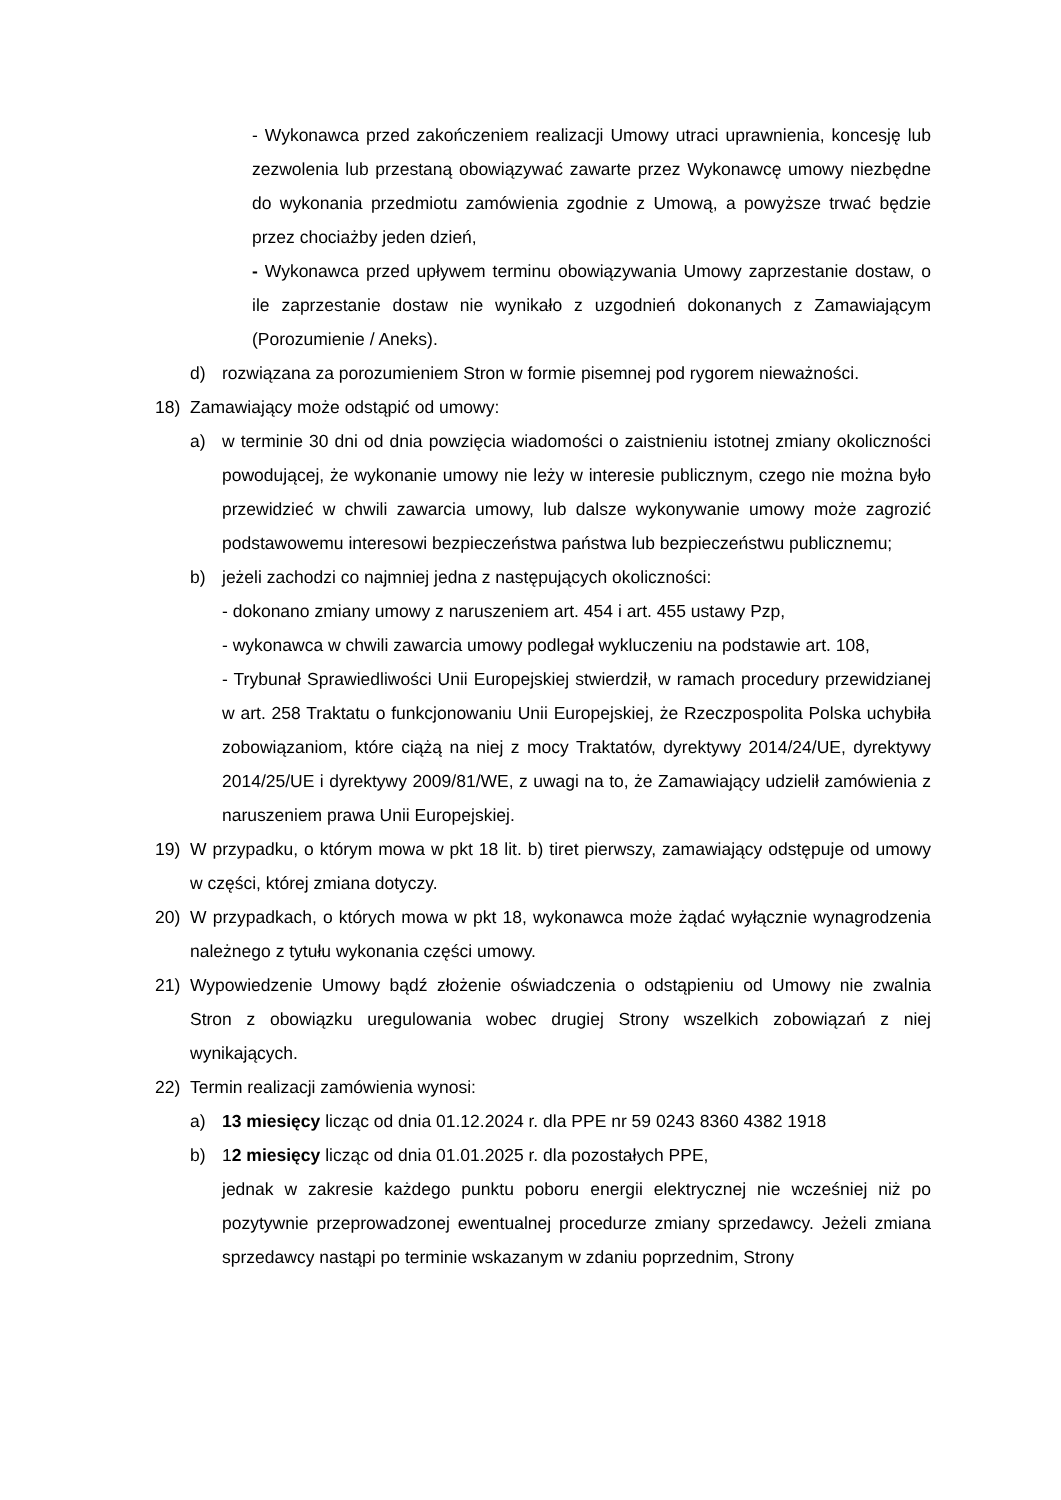- Wykonawca przed zakończeniem realizacji Umowy utraci uprawnienia, koncesję lub zezwolenia lub przestaną obowiązywać zawarte przez Wykonawcę umowy niezbędne do wykonania przedmiotu zamówienia zgodnie z Umową, a powyższe trwać będzie przez chociażby jeden dzień,
- Wykonawca przed upływem terminu obowiązywania Umowy zaprzestanie dostaw, o ile zaprzestanie dostaw nie wynikało z uzgodnień dokonanych z Zamawiającym (Porozumienie / Aneks).
d) rozwiązana za porozumieniem Stron w formie pisemnej pod rygorem nieważności.
18) Zamawiający może odstąpić od umowy:
a) w terminie 30 dni od dnia powzięcia wiadomości o zaistnieniu istotnej zmiany okoliczności powodującej, że wykonanie umowy nie leży w interesie publicznym, czego nie można było przewidzieć w chwili zawarcia umowy, lub dalsze wykonywanie umowy może zagrozić podstawowemu interesowi bezpieczeństwa państwa lub bezpieczeństwu publicznemu;
b) jeżeli zachodzi co najmniej jedna z następujących okoliczności:
- dokonano zmiany umowy z naruszeniem art. 454 i art. 455 ustawy Pzp,
- wykonawca w chwili zawarcia umowy podlegał wykluczeniu na podstawie art. 108,
- Trybunał Sprawiedliwości Unii Europejskiej stwierdził, w ramach procedury przewidzianej w art. 258 Traktatu o funkcjonowaniu Unii Europejskiej, że Rzeczpospolita Polska uchybiła zobowiązaniom, które ciążą na niej z mocy Traktatów, dyrektywy 2014/24/UE, dyrektywy 2014/25/UE i dyrektywy 2009/81/WE, z uwagi na to, że Zamawiający udzielił zamówienia z naruszeniem prawa Unii Europejskiej.
19) W przypadku, o którym mowa w pkt 18 lit. b) tiret pierwszy, zamawiający odstępuje od umowy w części, której zmiana dotyczy.
20) W przypadkach, o których mowa w pkt 18, wykonawca może żądać wyłącznie wynagrodzenia należnego z tytułu wykonania części umowy.
21) Wypowiedzenie Umowy bądź złożenie oświadczenia o odstąpieniu od Umowy nie zwalnia Stron z obowiązku uregulowania wobec drugiej Strony wszelkich zobowiązań z niej wynikających.
22) Termin realizacji zamówienia wynosi:
a) 13 miesięcy licząc od dnia 01.12.2024 r. dla PPE nr 59 0243 8360 4382 1918
b) 12 miesięcy licząc od dnia 01.01.2025 r. dla pozostałych PPE,
jednak w zakresie każdego punktu poboru energii elektrycznej nie wcześniej niż po pozytywnie przeprowadzonej ewentualnej procedurze zmiany sprzedawcy. Jeżeli zmiana sprzedawcy nastąpi po terminie wskazanym w zdaniu poprzednim, Strony